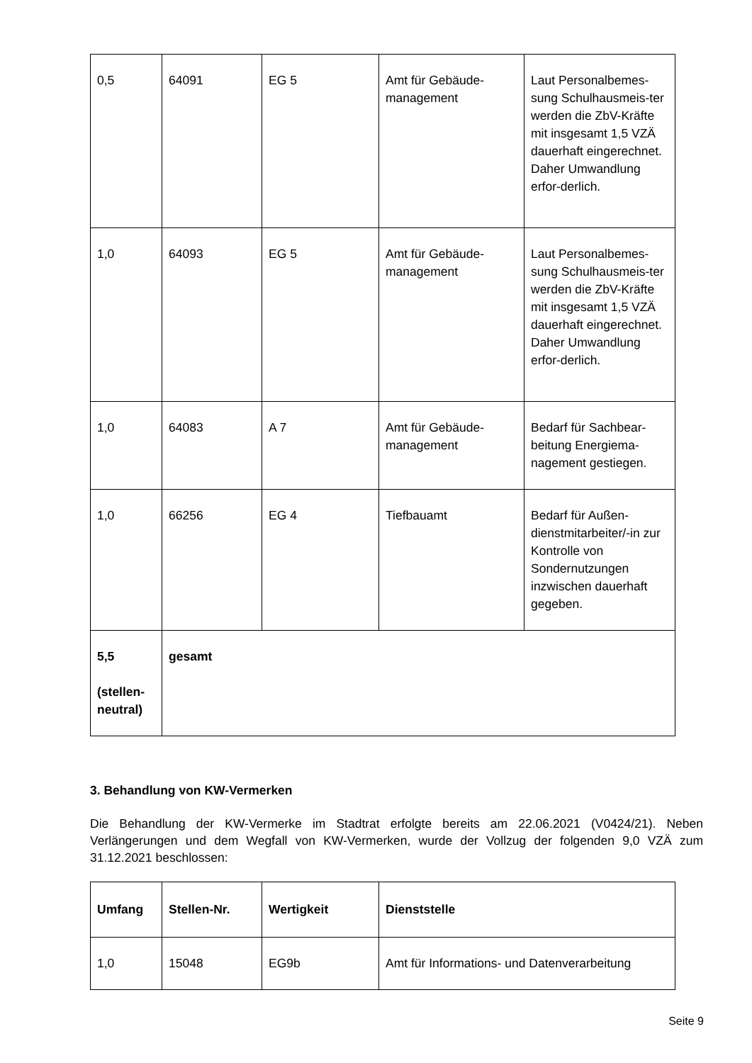| 0,5 | 64091 | EG 5 | Amt für Gebäude-management | Laut Personalbemes-sung Schulhausmeis-ter werden die ZbV-Kräfte mit insgesamt 1,5 VZÄ dauerhaft eingerechnet. Daher Umwandlung erfor-derlich. |
| 1,0 | 64093 | EG 5 | Amt für Gebäude-management | Laut Personalbemes-sung Schulhausmeis-ter werden die ZbV-Kräfte mit insgesamt 1,5 VZÄ dauerhaft eingerechnet. Daher Umwandlung erfor-derlich. |
| 1,0 | 64083 | A 7 | Amt für Gebäude-management | Bedarf für Sachbear-beitung Energiema-nagement gestiegen. |
| 1,0 | 66256 | EG 4 | Tiefbauamt | Bedarf für Außen-dienstmitarbeiter/-in zur Kontrolle von Sondernutzungen inzwischen dauerhaft gegeben. |
| 5,5 (stellen-neutral) | gesamt | | | |
3. Behandlung von KW-Vermerken
Die Behandlung der KW-Vermerke im Stadtrat erfolgte bereits am 22.06.2021 (V0424/21). Neben Verlängerungen und dem Wegfall von KW-Vermerken, wurde der Vollzug der folgenden 9,0 VZÄ zum 31.12.2021 beschlossen:
| Umfang | Stellen-Nr. | Wertigkeit | Dienststelle |
| --- | --- | --- | --- |
| 1,0 | 15048 | EG9b | Amt für Informations- und Datenverarbeitung |
Seite 9